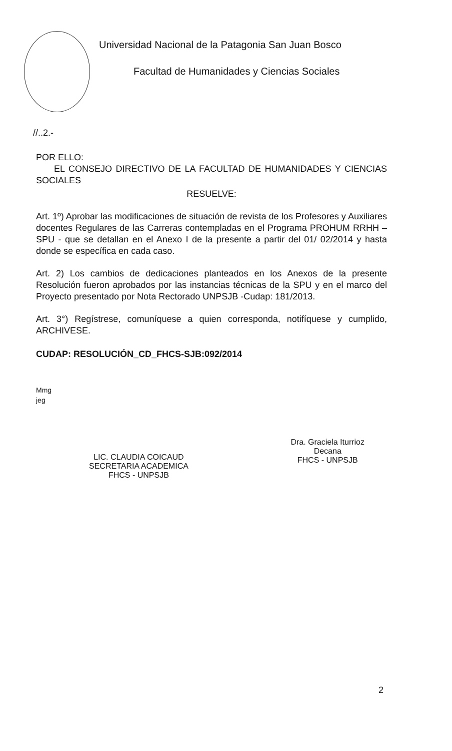Universidad Nacional de la Patagonia San Juan Bosco
Facultad de Humanidades y Ciencias Sociales
//..2.-
POR ELLO:
EL CONSEJO DIRECTIVO DE LA FACULTAD DE HUMANIDADES Y CIENCIAS SOCIALES
RESUELVE:
Art. 1º) Aprobar las modificaciones de situación de revista de los Profesores y Auxiliares docentes Regulares de las Carreras contempladas en el Programa PROHUM RRHH – SPU - que se detallan en el Anexo I de la presente a partir del 01/ 02/2014 y hasta donde se específica en cada caso.
Art. 2) Los cambios de dedicaciones planteados en los Anexos de la presente Resolución fueron aprobados por las instancias técnicas de la SPU y en el marco del Proyecto presentado por Nota Rectorado UNPSJB -Cudap: 181/2013.
Art. 3°) Regístrese, comuníquese a quien corresponda, notifíquese y cumplido, ARCHIVESE.
CUDAP: RESOLUCIÓN_CD_FHCS-SJB:092/2014
Mmg
jeg
LIC. CLAUDIA COICAUD
SECRETARIA ACADEMICA
FHCS - UNPSJB
Dra. Graciela Iturrioz
Decana
FHCS - UNPSJB
2